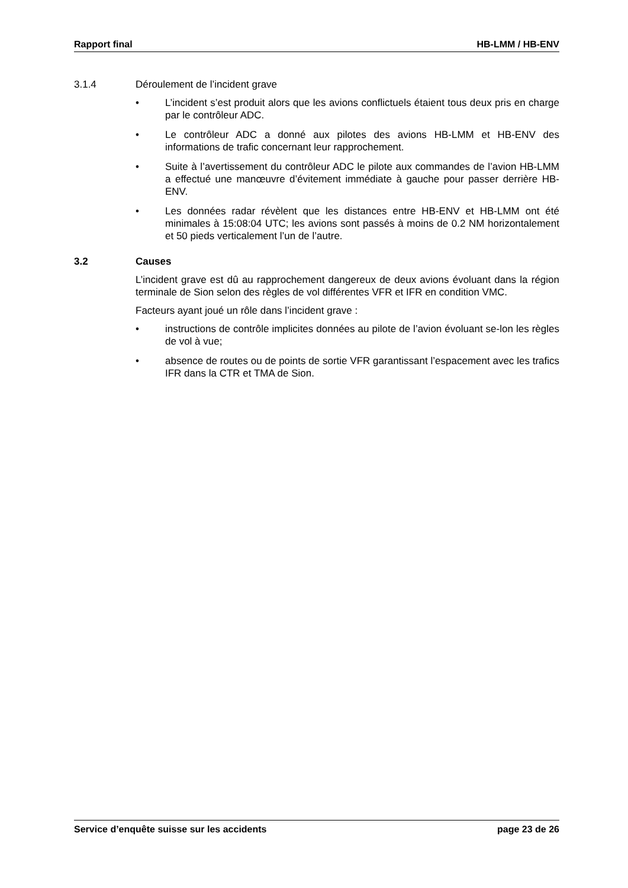Rapport final HB-LMM / HB-ENV
3.1.4 Déroulement de l’incident grave
• L’incident s’est produit alors que les avions conflictuels étaient tous deux pris en charge par le contrôleur ADC.
• Le contrôleur ADC a donné aux pilotes des avions HB-LMM et HB-ENV des informations de trafic concernant leur rapprochement.
• Suite à l’avertissement du contrôleur ADC le pilote aux commandes de l’avion HB-LMM a effectué une manœuvre d’évitement immédiate à gauche pour passer derrière HB-ENV.
• Les données radar révèlent que les distances entre HB-ENV et HB-LMM ont été minimales à 15:08:04 UTC; les avions sont passés à moins de 0.2 NM horizontalement et 50 pieds verticalement l’un de l’autre.
3.2 Causes
L’incident grave est dû au rapprochement dangereux de deux avions évoluant dans la région terminale de Sion selon des règles de vol différentes VFR et IFR en condition VMC.
Facteurs ayant joué un rôle dans l’incident grave :
• instructions de contrôle implicites données au pilote de l’avion évoluant se-lon les règles de vol à vue;
• absence de routes ou de points de sortie VFR garantissant l’espacement avec les trafics IFR dans la CTR et TMA de Sion.
Service d’enquête suisse sur les accidents page 23 de 26